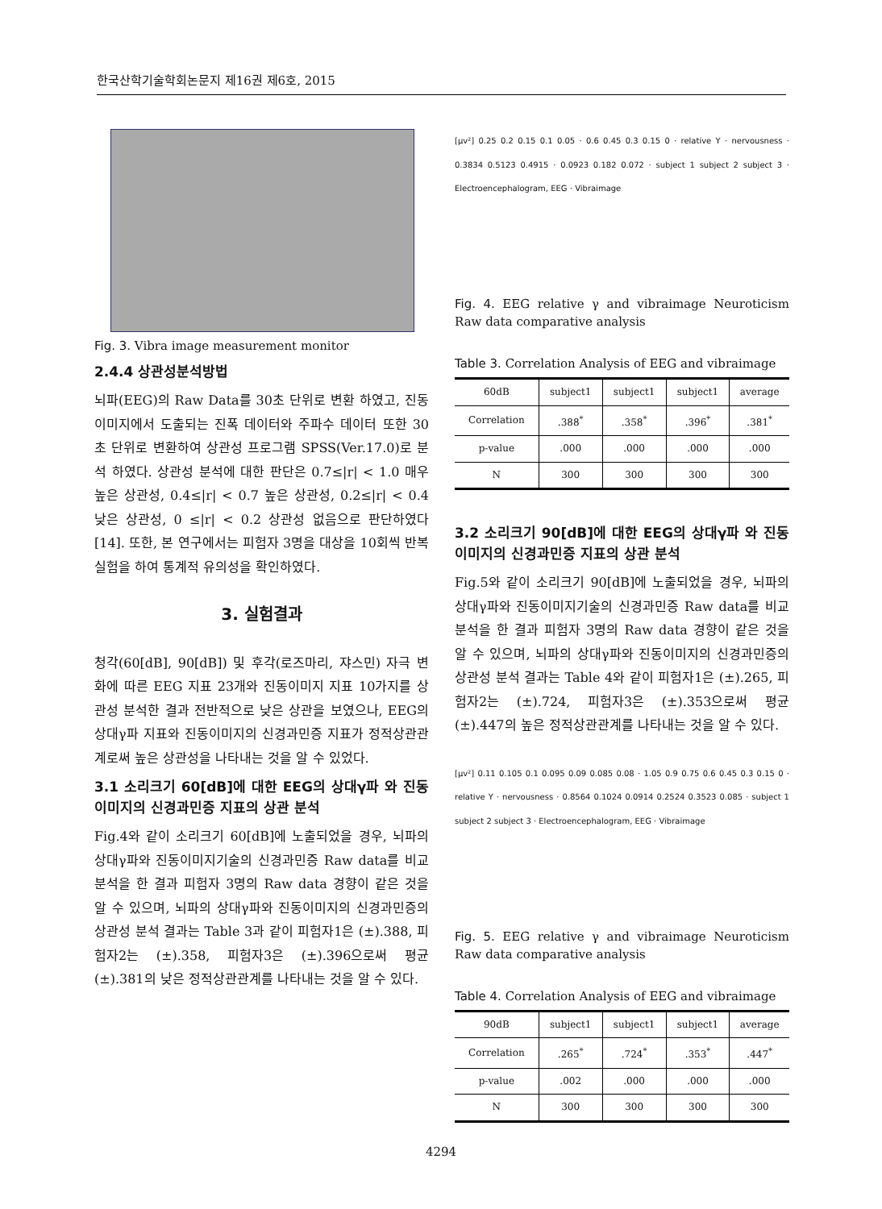한국산학기술학회논문지 제16권 제6호, 2015
Fig. 3. Vibra image measurement monitor
2.4.4 상관성분석방법
뇌파(EEG)의 Raw Data를 30초 단위로 변환 하였고, 진동이미지에서 도출되는 진폭 데이터와 주파수 데이터 또한 30초 단위로 변환하여 상관성 프로그램 SPSS(Ver.17.0)로 분석 하였다. 상관성 분석에 대한 판단은 0.7≤|r| < 1.0 매우 높은 상관성, 0.4≤|r| < 0.7 높은 상관성, 0.2≤|r| < 0.4 낮은 상관성, 0 ≤|r| < 0.2 상관성 없음으로 판단하였다[14]. 또한, 본 연구에서는 피험자 3명을 대상을 10회씩 반복실험을 하여 통계적 유의성을 확인하였다.
3. 실험결과
청각(60[dB], 90[dB]) 및 후각(로즈마리, 쟈스민) 자극 변화에 따른 EEG 지표 23개와 진동이미지 지표 10가지를 상관성 분석한 결과 전반적으로 낮은 상관을 보였으나, EEG의 상대γ파 지표와 진동이미지의 신경과민증 지표가 정적상관관계로써 높은 상관성을 나타내는 것을 알 수 있었다.
3.1 소리크기 60[dB]에 대한 EEG의 상대γ파 와 진동이미지의 신경과민증 지표의 상관 분석
Fig.4와 같이 소리크기 60[dB]에 노출되었을 경우, 뇌파의 상대γ파와 진동이미지기술의 신경과민증 Raw data를 비교분석을 한 결과 피험자 3명의 Raw data 경향이 같은 것을 알 수 있으며, 뇌파의 상대γ파와 진동이미지의 신경과민증의 상관성 분석 결과는 Table 3과 같이 피험자1은 (±).388, 피험자2는 (±).358, 피험자3은 (±).396으로써 평균 (±).381의 낮은 정적상관관계를 나타내는 것을 알 수 있다.
[μv²] 0.25 0.2 0.15 0.1 0.05 · 0.6 0.45 0.3 0.15 0 · relative Y · nervousness · 0.3834 0.5123 0.4915 · 0.0923 0.182 0.072 · subject 1 subject 2 subject 3 · Electroencephalogram, EEG · Vibraimage
Fig. 4. EEG relative γ and vibraimage Neuroticism Raw data comparative analysis
Table 3. Correlation Analysis of EEG and vibraimage
| 60dB | subject1 | subject1 | subject1 | average |
| --- | --- | --- | --- | --- |
| Correlation | .388<sup>*</sup> | .358<sup>*</sup> | .396<sup>*</sup> | .381<sup>*</sup> |
| p-value | .000 | .000 | .000 | .000 |
| N | 300 | 300 | 300 | 300 |
3.2 소리크기 90[dB]에 대한 EEG의 상대γ파 와 진동이미지의 신경과민증 지표의 상관 분석
Fig.5와 같이 소리크기 90[dB]에 노출되었을 경우, 뇌파의 상대γ파와 진동이미지기술의 신경과민증 Raw data를 비교분석을 한 결과 피험자 3명의 Raw data 경향이 같은 것을 알 수 있으며, 뇌파의 상대γ파와 진동이미지의 신경과민증의 상관성 분석 결과는 Table 4와 같이 피험자1은 (±).265, 피험자2는 (±).724, 피험자3은 (±).353으로써 평균 (±).447의 높은 정적상관관계를 나타내는 것을 알 수 있다.
[μv²] 0.11 0.105 0.1 0.095 0.09 0.085 0.08 · 1.05 0.9 0.75 0.6 0.45 0.3 0.15 0 · relative Y · nervousness · 0.8564 0.1024 0.0914 0.2524 0.3523 0.085 · subject 1 subject 2 subject 3 · Electroencephalogram, EEG · Vibraimage
Fig. 5. EEG relative γ and vibraimage Neuroticism Raw data comparative analysis
Table 4. Correlation Analysis of EEG and vibraimage
| 90dB | subject1 | subject1 | subject1 | average |
| --- | --- | --- | --- | --- |
| Correlation | .265<sup>*</sup> | .724<sup>*</sup> | .353<sup>*</sup> | .447<sup>*</sup> |
| p-value | .002 | .000 | .000 | .000 |
| N | 300 | 300 | 300 | 300 |
4294